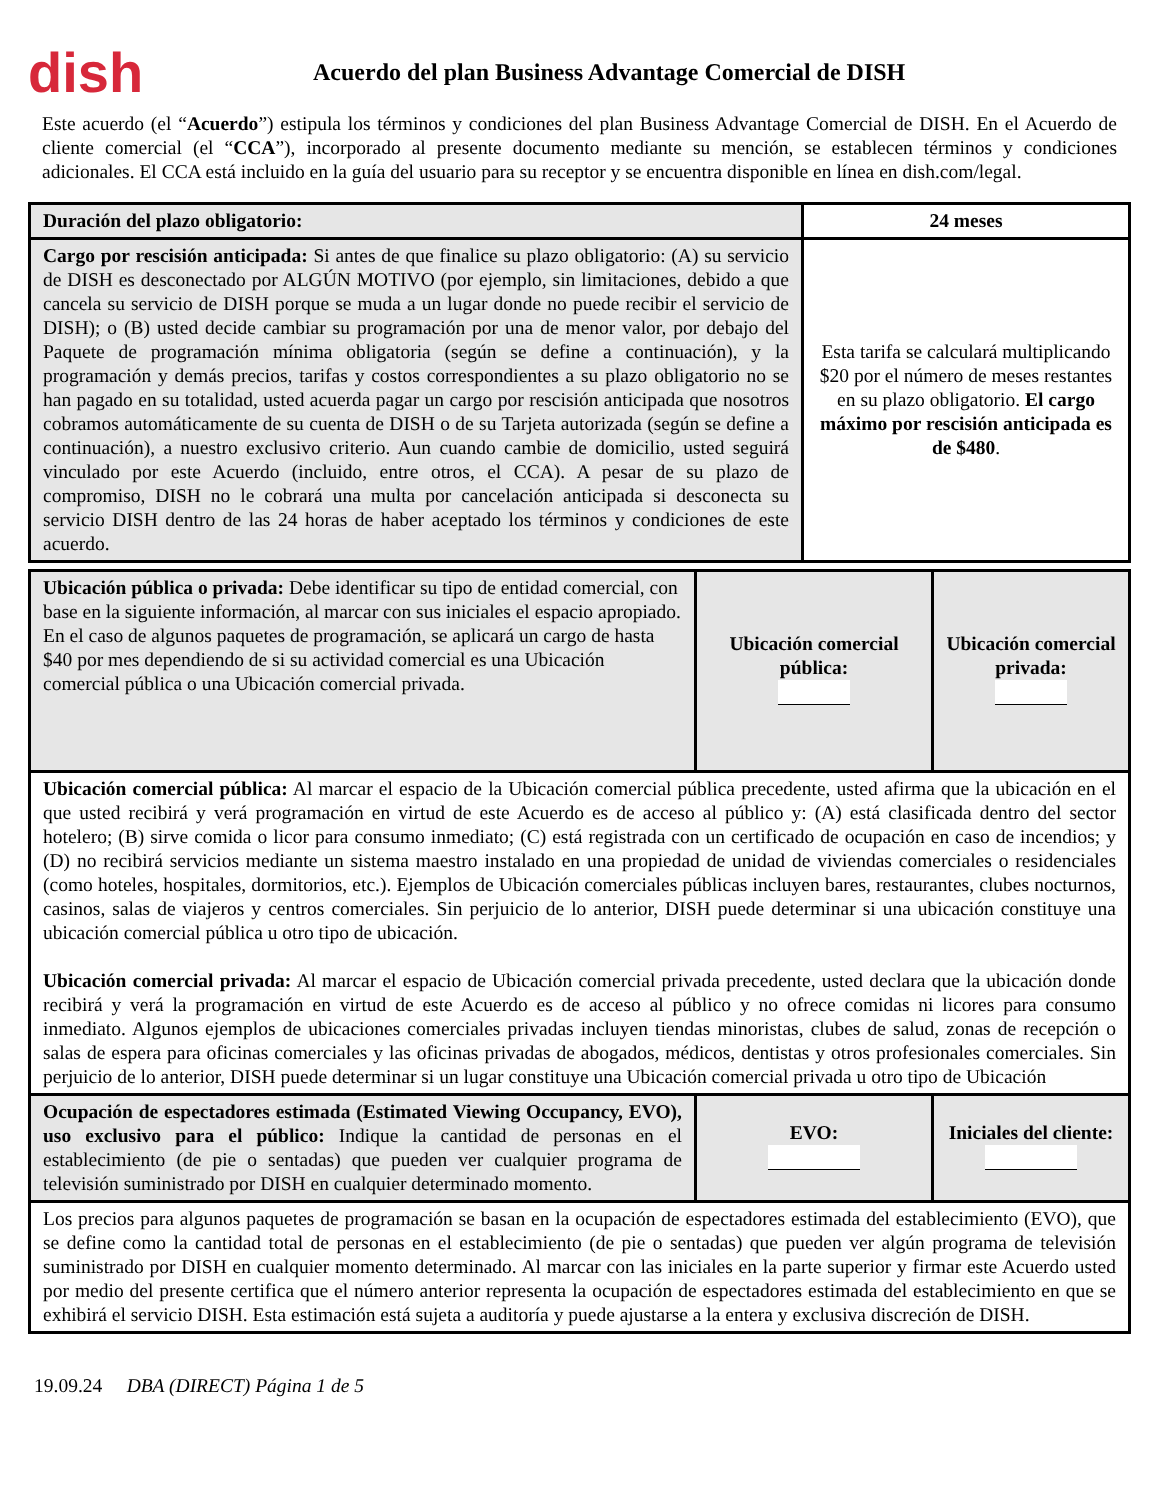dish
Acuerdo del plan Business Advantage Comercial de DISH
Este acuerdo (el “Acuerdo”) estipula los términos y condiciones del plan Business Advantage Comercial de DISH. En el Acuerdo de cliente comercial (el “CCA”), incorporado al presente documento mediante su mención, se establecen términos y condiciones adicionales. El CCA está incluido en la guía del usuario para su receptor y se encuentra disponible en línea en dish.com/legal.
| Duración del plazo obligatorio: | 24 meses |
| Cargo por rescisión anticipada: Si antes de que finalice su plazo obligatorio: (A) su servicio de DISH es desconectado por ALGÚN MOTIVO (por ejemplo, sin limitaciones, debido a que cancela su servicio de DISH porque se muda a un lugar donde no puede recibir el servicio de DISH); o (B) usted decide cambiar su programación por una de menor valor, por debajo del Paquete de programación mínima obligatoria (según se define a continuación), y la programación y demás precios, tarifas y costos correspondientes a su plazo obligatorio no se han pagado en su totalidad, usted acuerda pagar un cargo por rescisión anticipada que nosotros cobramos automáticamente de su cuenta de DISH o de su Tarjeta autorizada (según se define a continuación), a nuestro exclusivo criterio. Aun cuando cambie de domicilio, usted seguirá vinculado por este Acuerdo (incluido, entre otros, el CCA). A pesar de su plazo de compromiso, DISH no le cobrará una multa por cancelación anticipada si desconecta su servicio DISH dentro de las 24 horas de haber aceptado los términos y condiciones de este acuerdo. | Esta tarifa se calculará multiplicando $20 por el número de meses restantes en su plazo obligatorio. El cargo máximo por rescisión anticipada es de $480 . |
| Ubicación pública o privada: Debe identificar su tipo de entidad comercial, con base en la siguiente información, al marcar con sus iniciales el espacio apropiado. En el caso de algunos paquetes de programación, se aplicará un cargo de hasta $40 por mes dependiendo de si su actividad comercial es una Ubicación comercial pública o una Ubicación comercial privada. | Ubicación comercial pública: | Ubicación comercial privada: |
| Ubicación comercial pública: Al marcar el espacio de la Ubicación comercial pública precedente, usted afirma que la ubicación en el que usted recibirá y verá programación en virtud de este Acuerdo es de acceso al público y: (A) está clasificada dentro del sector hotelero; (B) sirve comida o licor para consumo inmediato; (C) está registrada con un certificado de ocupación en caso de incendios; y (D) no recibirá servicios mediante un sistema maestro instalado en una propiedad de unidad de viviendas comerciales o residenciales (como hoteles, hospitales, dormitorios, etc.). Ejemplos de Ubicación comerciales públicas incluyen bares, restaurantes, clubes nocturnos, casinos, salas de viajeros y centros comerciales. Sin perjuicio de lo anterior, DISH puede determinar si una ubicación constituye una ubicación comercial pública u otro tipo de ubicación. Ubicación comercial privada: Al marcar el espacio de Ubicación comercial privada precedente, usted declara que la ubicación donde recibirá y verá la programación en virtud de este Acuerdo es de acceso al público y no ofrece comidas ni licores para consumo inmediato. Algunos ejemplos de ubicaciones comerciales privadas incluyen tiendas minoristas, clubes de salud, zonas de recepción o salas de espera para oficinas comerciales y las oficinas privadas de abogados, médicos, dentistas y otros profesionales comerciales. Sin perjuicio de lo anterior, DISH puede determinar si un lugar constituye una Ubicación comercial privada u otro tipo de Ubicación | | |
| Ocupación de espectadores estimada (Estimated Viewing Occupancy, EVO), uso exclusivo para el público: Indique la cantidad de personas en el establecimiento (de pie o sentadas) que pueden ver cualquier programa de televisión suministrado por DISH en cualquier determinado momento. | EVO: | Iniciales del cliente: |
| Los precios para algunos paquetes de programación se basan en la ocupación de espectadores estimada del establecimiento (EVO), que se define como la cantidad total de personas en el establecimiento (de pie o sentadas) que pueden ver algún programa de televisión suministrado por DISH en cualquier momento determinado. Al marcar con las iniciales en la parte superior y firmar este Acuerdo usted por medio del presente certifica que el número anterior representa la ocupación de espectadores estimada del establecimiento en que se exhibirá el servicio DISH. Esta estimación está sujeta a auditoría y puede ajustarse a la entera y exclusiva discreción de DISH. | | |
19.09.24 DBA (DIRECT) Página 1 de 5